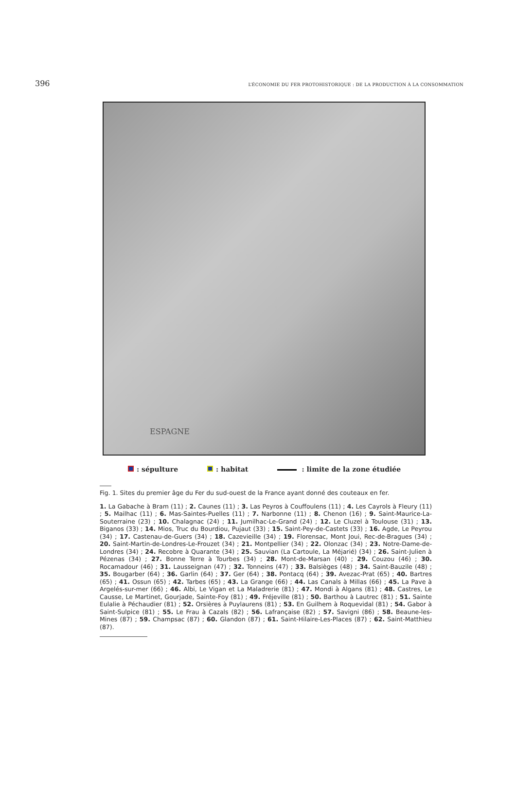396 L’ÉCONOMIE DU FER PROTOHISTORIQUE : DE LA PRODUCTION À LA CONSOMMATION
ESPAGNE
: sépulture : habitat : limite de la zone étudiée
Fig. 1. Sites du premier âge du Fer du sud-ouest de la France ayant donné des couteaux en fer.
1. La Gabache à Bram (11) ; 2. Caunes (11) ; 3. Las Peyros à Couffoulens (11) ; 4. Les Cayrols à Fleury (11) ; 5. Mailhac (11) ; 6. Mas-Saintes-Puelles (11) ; 7. Narbonne (11) ; 8. Chenon (16) ; 9. Saint-Maurice-La-Souterraine (23) ; 10. Chalagnac (24) ; 11. Jumilhac-Le-Grand (24) ; 12. Le Cluzel à Toulouse (31) ; 13. Biganos (33) ; 14. Mios, Truc du Bourdiou, Pujaut (33) ; 15. Saint-Pey-de-Castets (33) ; 16. Agde, Le Peyrou (34) ; 17. Castenau-de-Guers (34) ; 18. Cazevieille (34) ; 19. Florensac, Mont Joui, Rec-de-Bragues (34) ; 20. Saint-Martin-de-Londres-Le-Frouzet (34) ; 21. Montpellier (34) ; 22. Olonzac (34) ; 23. Notre-Dame-de-Londres (34) ; 24. Recobre à Quarante (34) ; 25. Sauvian (La Cartoule, La Méjarié) (34) ; 26. Saint-Julien à Pézenas (34) ; 27. Bonne Terre à Tourbes (34) ; 28. Mont-de-Marsan (40) ; 29. Couzou (46) ; 30. Rocamadour (46) ; 31. Lausseignan (47) ; 32. Tonneins (47) ; 33. Balsièges (48) ; 34. Saint-Bauzile (48) ; 35. Bougarber (64) ; 36. Garlin (64) ; 37. Ger (64) ; 38. Pontacq (64) ; 39. Avezac-Prat (65) ; 40. Bartres (65) ; 41. Ossun (65) ; 42. Tarbes (65) ; 43. La Grange (66) ; 44. Las Canals à Millas (66) ; 45. La Pave à Argelés-sur-mer (66) ; 46. Albi, Le Vigan et La Maladrerie (81) ; 47. Mondi à Algans (81) ; 48. Castres, Le Causse, Le Martinet, Gourjade, Sainte-Foy (81) ; 49. Fréjeville (81) ; 50. Barthou à Lautrec (81) ; 51. Sainte Eulalie à Péchaudier (81) ; 52. Orsières à Puylaurens (81) ; 53. En Guilhem à Roquevidal (81) ; 54. Gabor à Saint-Sulpice (81) ; 55. Le Frau à Cazals (82) ; 56. Lafrançaise (82) ; 57. Savigni (86) ; 58. Beaune-les-Mines (87) ; 59. Champsac (87) ; 60. Glandon (87) ; 61. Saint-Hilaire-Les-Places (87) ; 62. Saint-Matthieu (87).